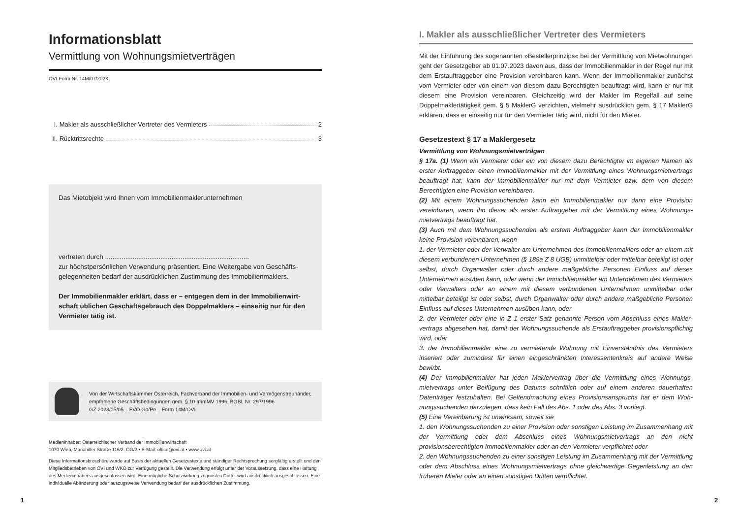Informationsblatt
Vermittlung von Wohnungsmietverträgen
ÖVI-Form Nr. 14M/07/2023
I. Makler als ausschließlicher Vertreter des Vermieters 2
II. Rücktrittsrechte 3
Das Mietobjekt wird Ihnen vom Immobilienmaklerunternehmen
vertreten durch ..............................................................................
zur höchstpersönlichen Verwendung präsentiert. Eine Weitergabe von Geschäfts­gelegenheiten bedarf der ausdrücklichen Zustimmung des Immobilienmaklers.
Der Immobilienmakler erklärt, dass er – entgegen dem in der Immobilienwirt­schaft üblichen Geschäftsgebrauch des Doppelmaklers – einseitig nur für den Vermieter tätig ist.
Von der Wirtschaftskammer Österreich, Fachverband der Immobilien- und Vermögenstreu­händer, empfohlene Geschäftsbedingungen gem. § 10 ImmMV 1996, BGBl. Nr. 297/1996
GZ 2023/05/05 – FVO Go/Pe – Form 14M/ÖVI
Medieninhaber: Österreichischer Verband der Immobilienwirtschaft
1070 Wien, Mariahilfer Straße 116/2. OG/2 • E-Mail: office@ovi.at • www.ovi.at
Diese Informationsbroschüre wurde auf Basis der aktuellen Gesetzestexte und ständiger Rechtsprechung sorgfältig erstellt und den Mitgliedsbetrieben von ÖVI und WKO zur Verfügung gestellt. Die Verwendung erfolgt unter der Voraussetzung, dass eine Haftung des Medieninhabers ausgeschlossen wird. Eine mögliche Schutzwirkung zugunsten Dritter wird ausdrücklich ausgeschlossen. Eine individuelle Abänderung oder auszugsweise Verwendung bedarf der ausdrücklichen Zustimmung.
I. Makler als ausschließlicher Vertreter des Vermieters
Mit der Einführung des sogenannten »Bestellerprinzips« bei der Vermittlung von Miet­wohnungen geht der Gesetzgeber ab 01.07.2023 davon aus, dass der Immobilienmakler in der Regel nur mit dem Erstauftraggeber eine Provision vereinbaren kann. Wenn der Immobilienmakler zunächst vom Vermieter oder von einem von diesem dazu Berechtig­ten beauftragt wird, kann er nur mit diesem eine Provision vereinbaren. Gleichzeitig wird der Makler im Regelfall auf seine Doppelmaklertätigkeit gem. § 5 MaklerG verzichten, viel­mehr ausdrücklich gem. § 17 MaklerG erklären, dass er einseitig nur für den Vermieter tä­tig wird, nicht für den Mieter.
Gesetzestext § 17 a Maklergesetz
Vermittlung von Wohnungsmietverträgen
§ 17a. (1) Wenn ein Vermieter oder ein von diesem dazu Berechtigter im eigenen Namen als erster Auftraggeber einen Immobilienmakler mit der Vermittlung eines Wohnungsmiet­vertrags beauftragt hat, kann der Immobilienmakler nur mit dem Vermieter bzw. dem von diesem Berechtigten eine Provision vereinbaren.
(2) Mit einem Wohnungssuchenden kann ein Immobilienmakler nur dann eine Provision vereinbaren, wenn ihn dieser als erster Auftraggeber mit der Vermittlung eines Wohnungs­mietvertrags beauftragt hat.
(3) Auch mit dem Wohnungssuchenden als erstem Auftraggeber kann der Immobilienmak­ler keine Provision vereinbaren, wenn
1. der Vermieter oder der Verwalter am Unternehmen des Immobilienmaklers oder an einem mit diesem verbundenen Unternehmen (§ 189a Z 8 UGB) unmittelbar oder mittelbar beteiligt ist oder selbst, durch Organwalter oder durch andere maßgebliche Personen Einfluss auf dieses Unternehmen ausüben kann, oder wenn der Immobilienmakler am Unternehmen des Vermieters oder Verwalters oder an einem mit diesem verbundenen Unternehmen unmittelbar oder mittelbar beteiligt ist oder selbst, durch Organwalter oder durch andere maßgebliche Personen Einfluss auf dieses Unternehmen ausüben kann, oder
2. der Vermieter oder eine in Z 1 erster Satz genannte Person vom Abschluss eines Makler­vertrags abgesehen hat, damit der Wohnungssuchende als Erstauftraggeber provisions­pflichtig wird, oder
3. der Immobilienmakler eine zu vermietende Wohnung mit Einverständnis des Vermieters inseriert oder zumindest für einen eingeschränkten Interessentenkreis auf andere Weise bewirbt.
(4) Der Immobilienmakler hat jeden Maklervertrag über die Vermittlung eines Wohnungs­mietvertrags unter Beifügung des Datums schriftlich oder auf einem anderen dauerhaften Datenträger festzuhalten. Bei Geltendmachung eines Provisionsanspruchs hat er dem Woh­nungssuchenden darzulegen, dass kein Fall des Abs. 1 oder des Abs. 3 vorliegt.
(5) Eine Vereinbarung ist unwirksam, soweit sie
1. den Wohnungssuchenden zu einer Provision oder sonstigen Leistung im Zusammenhang mit der Vermittlung oder dem Abschluss eines Wohnungsmietvertrags an den nicht provisionsberechtigten Immobilienmakler oder an den Vermieter verpflichtet oder
2. den Wohnungssuchenden zu einer sonstigen Leistung im Zusammenhang mit der Vermittlung oder dem Abschluss eines Wohnungsmietvertrags ohne gleichwertige Gegenleistung an den früheren Mieter oder an einen sonstigen Dritten verpflichtet.
1 2